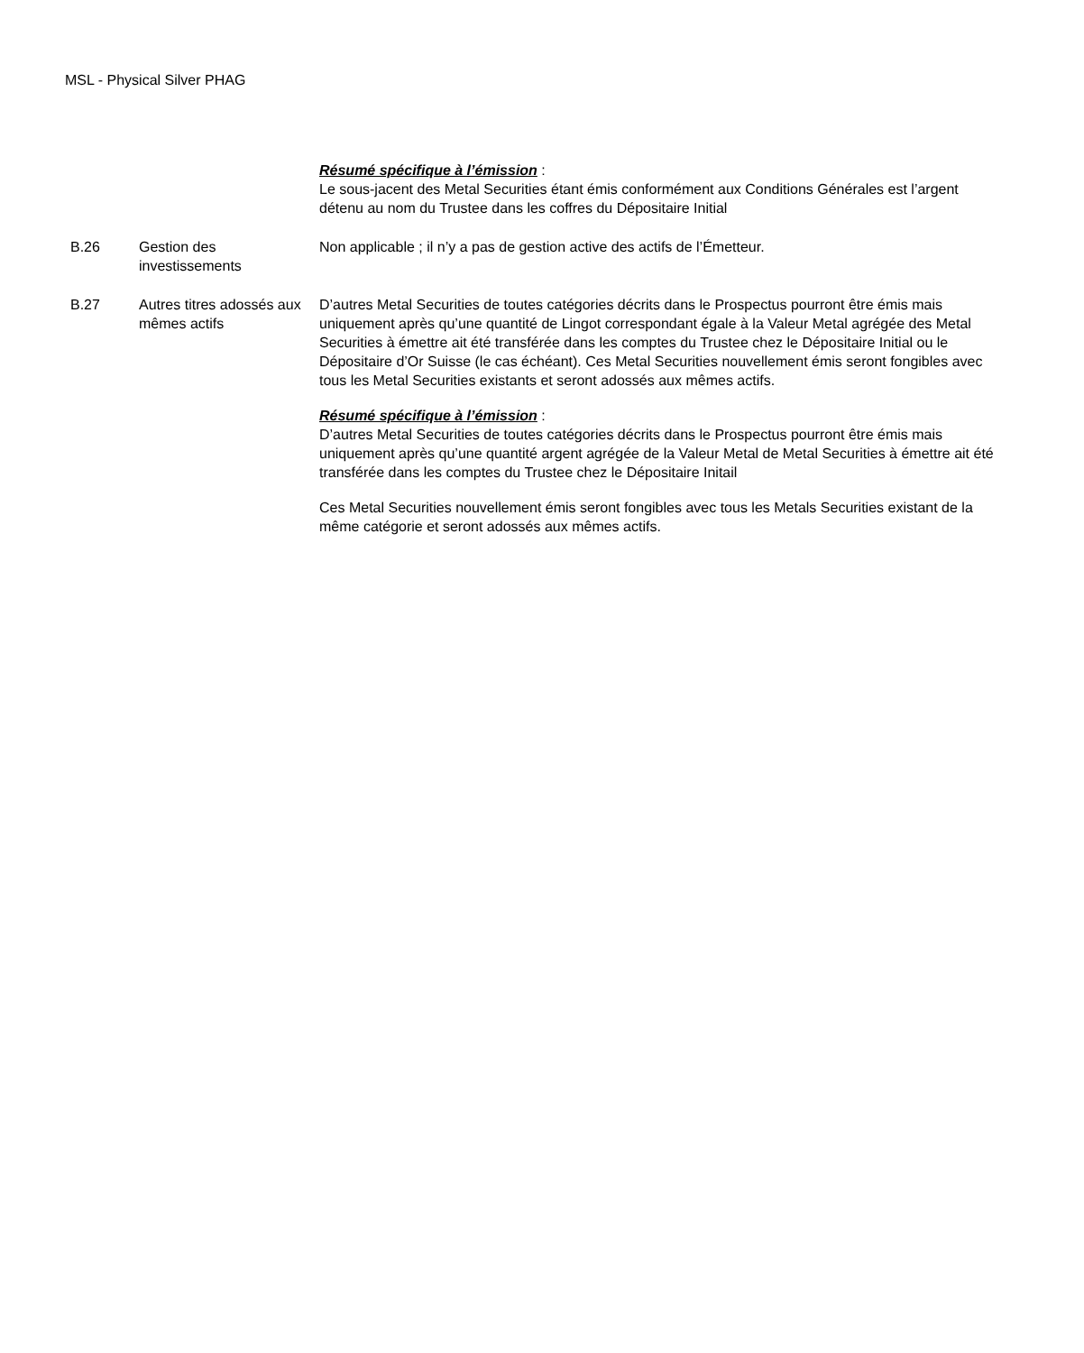MSL - Physical Silver PHAG
| | | Résumé spécifique à l’émission : Le sous-jacent des Metal Securities étant émis conformément aux Conditions Générales est l’argent détenu au nom du Trustee dans les coffres du Dépositaire Initial |
| B.26 | Gestion des investissements | Non applicable ; il n’y a pas de gestion active des actifs de l’Émetteur. |
| B.27 | Autres titres adossés aux mêmes actifs | D’autres Metal Securities de toutes catégories décrits dans le Prospectus pourront être émis mais uniquement après qu’une quantité de Lingot correspondant égale à la Valeur Metal agrégée des Metal Securities à émettre ait été transférée dans les comptes du Trustee chez le Dépositaire Initial ou le Dépositaire d’Or Suisse (le cas échéant). Ces Metal Securities nouvellement émis seront fongibles avec tous les Metal Securities existants et seront adossés aux mêmes actifs. Résumé spécifique à l’émission : D’autres Metal Securities de toutes catégories décrits dans le Prospectus pourront être émis mais uniquement après qu’une quantité argent agrégée de la Valeur Metal de Metal Securities à émettre ait été transférée dans les comptes du Trustee chez le Dépositaire Initail Ces Metal Securities nouvellement émis seront fongibles avec tous les Metals Securities existant de la même catégorie et seront adossés aux mêmes actifs. |